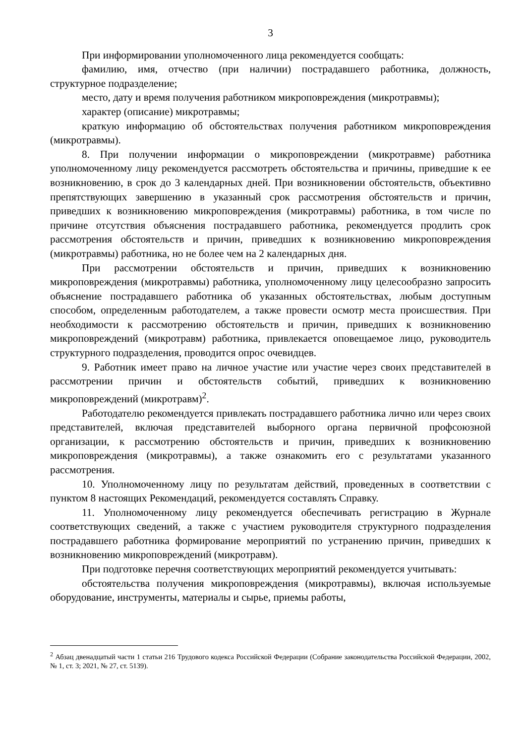3
При информировании уполномоченного лица рекомендуется сообщать:
фамилию, имя, отчество (при наличии) пострадавшего работника, должность, структурное подразделение;
место, дату и время получения работником микроповреждения (микротравмы);
характер (описание) микротравмы;
краткую информацию об обстоятельствах получения работником микроповреждения (микротравмы).
8. При получении информации о микроповреждении (микротравме) работника уполномоченному лицу рекомендуется рассмотреть обстоятельства и причины, приведшие к ее возникновению, в срок до 3 календарных дней. При возникновении обстоятельств, объективно препятствующих завершению в указанный срок рассмотрения обстоятельств и причин, приведших к возникновению микроповреждения (микротравмы) работника, в том числе по причине отсутствия объяснения пострадавшего работника, рекомендуется продлить срок рассмотрения обстоятельств и причин, приведших к возникновению микроповреждения (микротравмы) работника, но не более чем на 2 календарных дня.
При рассмотрении обстоятельств и причин, приведших к возникновению микроповреждения (микротравмы) работника, уполномоченному лицу целесообразно запросить объяснение пострадавшего работника об указанных обстоятельствах, любым доступным способом, определенным работодателем, а также провести осмотр места происшествия. При необходимости к рассмотрению обстоятельств и причин, приведших к возникновению микроповреждений (микротравм) работника, привлекается оповещаемое лицо, руководитель структурного подразделения, проводится опрос очевидцев.
9. Работник имеет право на личное участие или участие через своих представителей в рассмотрении причин и обстоятельств событий, приведших к возникновению микроповреждений (микротравм)<sup>2</sup>.
Работодателю рекомендуется привлекать пострадавшего работника лично или через своих представителей, включая представителей выборного органа первичной профсоюзной организации, к рассмотрению обстоятельств и причин, приведших к возникновению микроповреждения (микротравмы), а также ознакомить его с результатами указанного рассмотрения.
10. Уполномоченному лицу по результатам действий, проведенных в соответствии с пунктом 8 настоящих Рекомендаций, рекомендуется составлять Справку.
11. Уполномоченному лицу рекомендуется обеспечивать регистрацию в Журнале соответствующих сведений, а также с участием руководителя структурного подразделения пострадавшего работника формирование мероприятий по устранению причин, приведших к возникновению микроповреждений (микротравм).
При подготовке перечня соответствующих мероприятий рекомендуется учитывать:
обстоятельства получения микроповреждения (микротравмы), включая используемые оборудование, инструменты, материалы и сырье, приемы работы,
<sup>2</sup> Абзац двенадцатый части 1 статьи 216 Трудового кодекса Российской Федерации (Собрание законодательства Российской Федерации, 2002, № 1, ст. 3; 2021, № 27, ст. 5139).